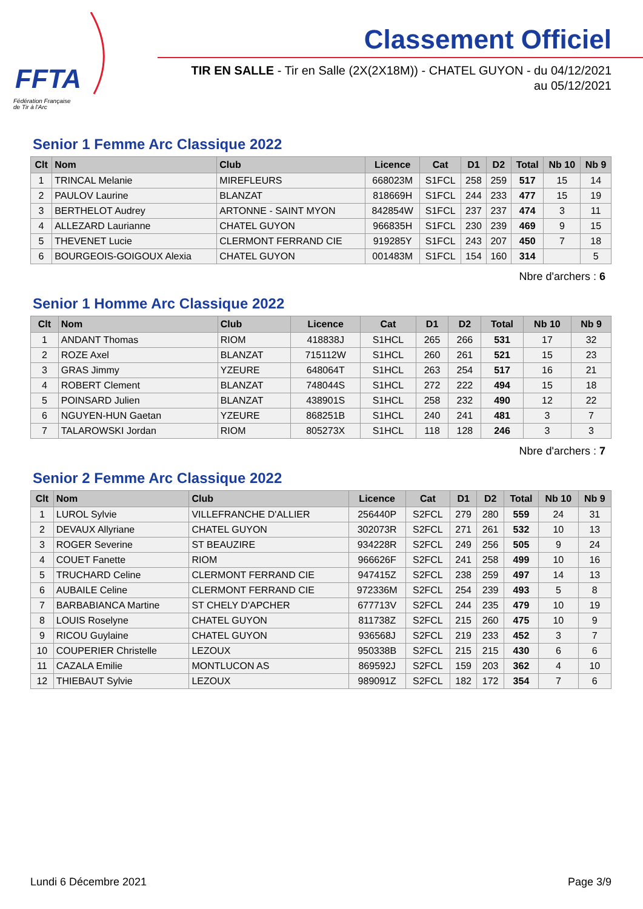FFTA
Fédération Française
de Tir à l'Arc
Classement Officiel
TIR EN SALLE - Tir en Salle (2X(2X18M)) - CHATEL GUYON - du 04/12/2021
au 05/12/2021
Senior 1 Femme Arc Classique 2022
| Clt | Nom | Club | Licence | Cat | D1 | D2 | Total | Nb 10 | Nb 9 |
| --- | --- | --- | --- | --- | --- | --- | --- | --- | --- |
| 1 | TRINCAL Melanie | MIREFLEURS | 668023M | S1FCL | 258 | 259 | 517 | 15 | 14 |
| 2 | PAULOV Laurine | BLANZAT | 818669H | S1FCL | 244 | 233 | 477 | 15 | 19 |
| 3 | BERTHELOT Audrey | ARTONNE - SAINT MYON | 842854W | S1FCL | 237 | 237 | 474 | 3 | 11 |
| 4 | ALLEZARD Laurianne | CHATEL GUYON | 966835H | S1FCL | 230 | 239 | 469 | 9 | 15 |
| 5 | THEVENET Lucie | CLERMONT FERRAND CIE | 919285Y | S1FCL | 243 | 207 | 450 | 7 | 18 |
| 6 | BOURGEOIS-GOIGOUX Alexia | CHATEL GUYON | 001483M | S1FCL | 154 | 160 | 314 | | 5 |
Nbre d'archers : 6
Senior 1 Homme Arc Classique 2022
| Clt | Nom | Club | Licence | Cat | D1 | D2 | Total | Nb 10 | Nb 9 |
| --- | --- | --- | --- | --- | --- | --- | --- | --- | --- |
| 1 | ANDANT Thomas | RIOM | 418838J | S1HCL | 265 | 266 | 531 | 17 | 32 |
| 2 | ROZE Axel | BLANZAT | 715112W | S1HCL | 260 | 261 | 521 | 15 | 23 |
| 3 | GRAS Jimmy | YZEURE | 648064T | S1HCL | 263 | 254 | 517 | 16 | 21 |
| 4 | ROBERT Clement | BLANZAT | 748044S | S1HCL | 272 | 222 | 494 | 15 | 18 |
| 5 | POINSARD Julien | BLANZAT | 438901S | S1HCL | 258 | 232 | 490 | 12 | 22 |
| 6 | NGUYEN-HUN Gaetan | YZEURE | 868251B | S1HCL | 240 | 241 | 481 | 3 | 7 |
| 7 | TALAROWSKI Jordan | RIOM | 805273X | S1HCL | 118 | 128 | 246 | 3 | 3 |
Nbre d'archers : 7
Senior 2 Femme Arc Classique 2022
| Clt | Nom | Club | Licence | Cat | D1 | D2 | Total | Nb 10 | Nb 9 |
| --- | --- | --- | --- | --- | --- | --- | --- | --- | --- |
| 1 | LUROL Sylvie | VILLEFRANCHE D'ALLIER | 256440P | S2FCL | 279 | 280 | 559 | 24 | 31 |
| 2 | DEVAUX Allyriane | CHATEL GUYON | 302073R | S2FCL | 271 | 261 | 532 | 10 | 13 |
| 3 | ROGER Severine | ST BEAUZIRE | 934228R | S2FCL | 249 | 256 | 505 | 9 | 24 |
| 4 | COUET Fanette | RIOM | 966626F | S2FCL | 241 | 258 | 499 | 10 | 16 |
| 5 | TRUCHARD Celine | CLERMONT FERRAND CIE | 947415Z | S2FCL | 238 | 259 | 497 | 14 | 13 |
| 6 | AUBAILE Celine | CLERMONT FERRAND CIE | 972336M | S2FCL | 254 | 239 | 493 | 5 | 8 |
| 7 | BARBABIANCA Martine | ST CHELY D'APCHER | 677713V | S2FCL | 244 | 235 | 479 | 10 | 19 |
| 8 | LOUIS Roselyne | CHATEL GUYON | 811738Z | S2FCL | 215 | 260 | 475 | 10 | 9 |
| 9 | RICOU Guylaine | CHATEL GUYON | 936568J | S2FCL | 219 | 233 | 452 | 3 | 7 |
| 10 | COUPERIER Christelle | LEZOUX | 950338B | S2FCL | 215 | 215 | 430 | 6 | 6 |
| 11 | CAZALA Emilie | MONTLUCON AS | 869592J | S2FCL | 159 | 203 | 362 | 4 | 10 |
| 12 | THIEBAUT Sylvie | LEZOUX | 989091Z | S2FCL | 182 | 172 | 354 | 7 | 6 |
Lundi 6 Décembre 2021 Page 3/9